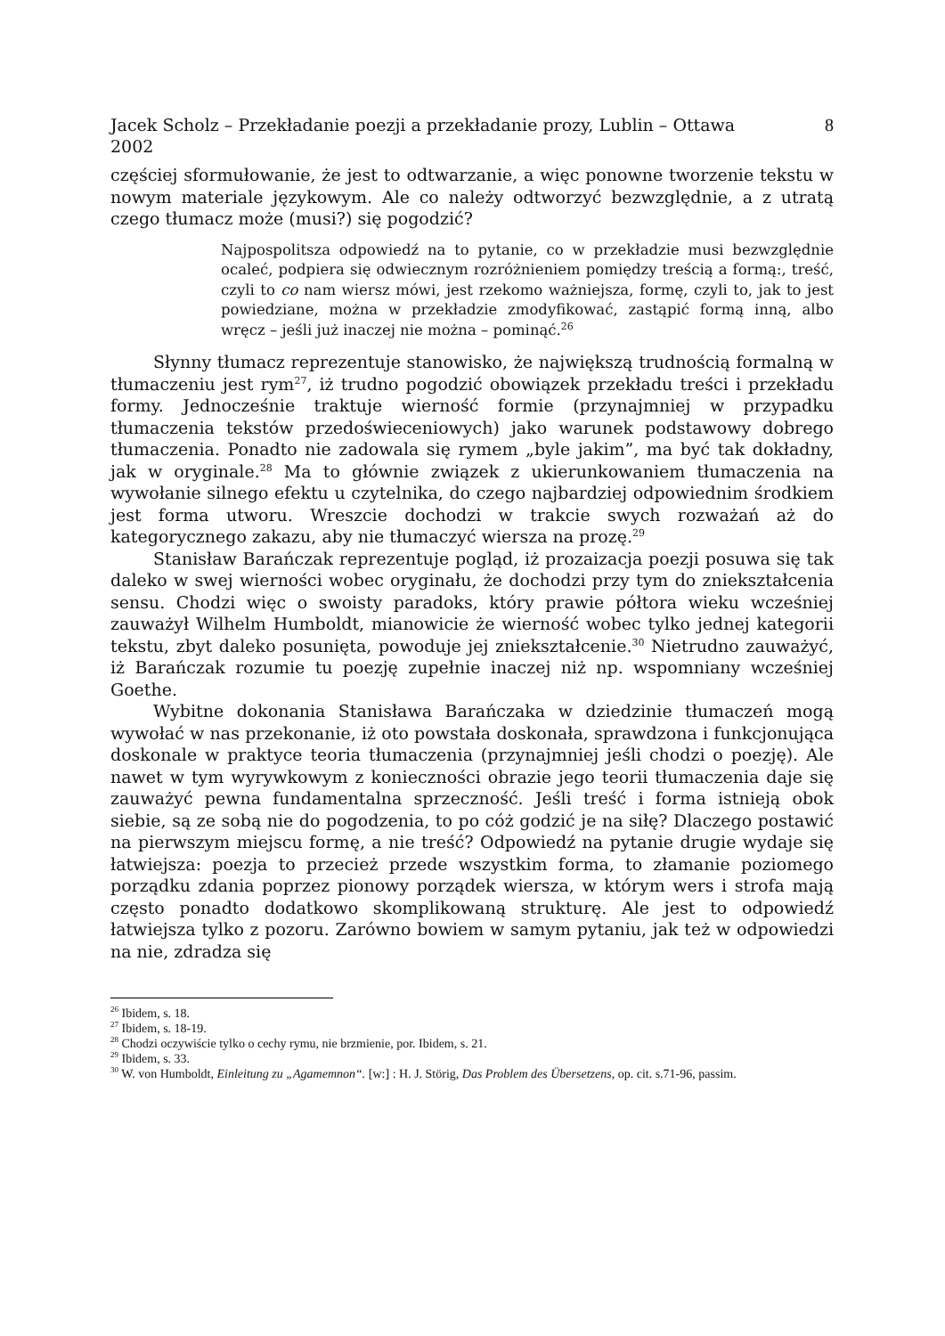Jacek Scholz – Przekładanie poezji a przekładanie prozy, Lublin – Ottawa
2002 8
częściej sformułowanie, że jest to odtwarzanie, a więc ponowne tworzenie tekstu w nowym materiale językowym. Ale co należy odtworzyć bezwzględnie, a z utratą czego tłumacz może (musi?) się pogodzić?
Najpospolitsza odpowiedź na to pytanie, co w przekładzie musi bezwzględnie ocaleć, podpiera się odwiecznym rozróżnieniem pomiędzy treścią a formą:, treść, czyli to co nam wiersz mówi, jest rzekomo ważniejsza, formę, czyli to, jak to jest powiedziane, można w przekładzie zmodyfikować, zastąpić formą inną, albo wręcz – jeśli już inaczej nie można – pominąć.<sup>26</sup>
Słynny tłumacz reprezentuje stanowisko, że największą trudnością formalną w tłumaczeniu jest rym<sup>27</sup>, iż trudno pogodzić obowiązek przekładu treści i przekładu formy. Jednocześnie traktuje wierność formie (przynajmniej w przypadku tłumaczenia tekstów przedoświeceniowych) jako warunek podstawowy dobrego tłumaczenia. Ponadto nie zadowala się rymem „byle jakim”, ma być tak dokładny, jak w oryginale.<sup>28</sup> Ma to głównie związek z ukierunkowaniem tłumaczenia na wywołanie silnego efektu u czytelnika, do czego najbardziej odpowiednim środkiem jest forma utworu. Wreszcie dochodzi w trakcie swych rozważań aż do kategorycznego zakazu, aby nie tłumaczyć wiersza na prozę.<sup>29</sup>
Stanisław Barańczak reprezentuje pogląd, iż prozaizacja poezji posuwa się tak daleko w swej wierności wobec oryginału, że dochodzi przy tym do zniekształcenia sensu. Chodzi więc o swoisty paradoks, który prawie półtora wieku wcześniej zauważył Wilhelm Humboldt, mianowicie że wierność wobec tylko jednej kategorii tekstu, zbyt daleko posunięta, powoduje jej zniekształcenie.<sup>30</sup> Nietrudno zauważyć, iż Barańczak rozumie tu poezję zupełnie inaczej niż np. wspomniany wcześniej Goethe.
Wybitne dokonania Stanisława Barańczaka w dziedzinie tłumaczeń mogą wywołać w nas przekonanie, iż oto powstała doskonała, sprawdzona i funkcjonująca doskonale w praktyce teoria tłumaczenia (przynajmniej jeśli chodzi o poezję). Ale nawet w tym wyrywkowym z konieczności obrazie jego teorii tłumaczenia daje się zauważyć pewna fundamentalna sprzeczność. Jeśli treść i forma istnieją obok siebie, są ze sobą nie do pogodzenia, to po cóż godzić je na siłę? Dlaczego postawić na pierwszym miejscu formę, a nie treść? Odpowiedź na pytanie drugie wydaje się łatwiejsza: poezja to przecież przede wszystkim forma, to złamanie poziomego porządku zdania poprzez pionowy porządek wiersza, w którym wers i strofa mają często ponadto dodatkowo skomplikowaną strukturę. Ale jest to odpowiedź łatwiejsza tylko z pozoru. Zarówno bowiem w samym pytaniu, jak też w odpowiedzi na nie, zdradza się
<sup>26</sup> Ibidem, s. 18.
<sup>27</sup> Ibidem, s. 18-19.
<sup>28</sup> Chodzi oczywiście tylko o cechy rymu, nie brzmienie, por. Ibidem, s. 21.
<sup>29</sup> Ibidem, s. 33.
<sup>30</sup> W. von Humboldt, Einleitung zu „Agamemnon“. [w:] : H. J. Störig, Das Problem des Übersetzens, op. cit. s.71-96, passim.